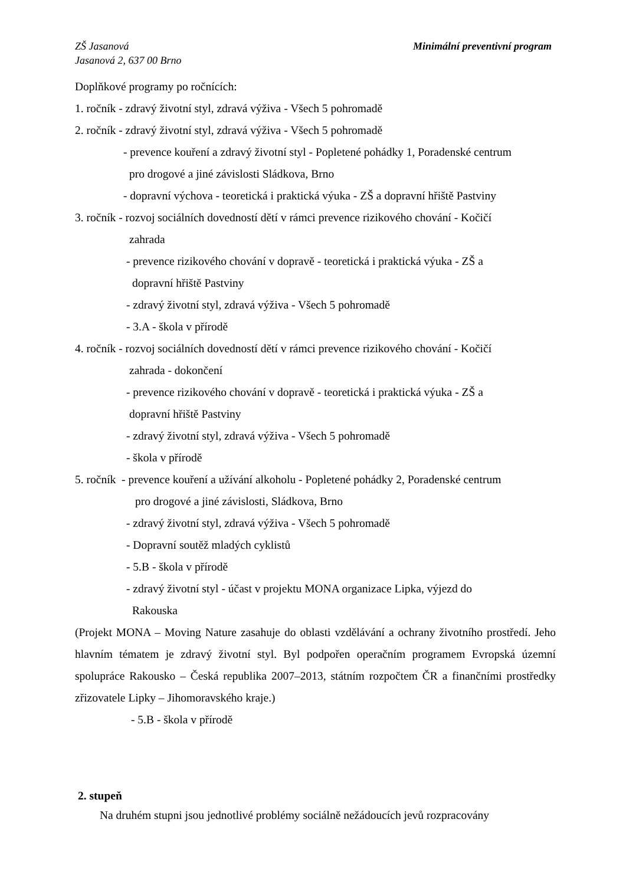Minimální preventivní program ZŠ Jasanová
Jasanová 2, 637 00 Brno
Doplňkové programy po ročnících:
1. ročník - zdravý životní styl, zdravá výživa - Všech 5 pohromadě
2. ročník - zdravý životní styl, zdravá výživa - Všech 5 pohromadě
- prevence kouření a zdravý životní styl - Popletené pohádky 1, Poradenské centrum
pro drogové a jiné závislosti Sládkova, Brno
- dopravní výchova - teoretická i praktická výuka - ZŠ a dopravní hřiště Pastviny
3. ročník - rozvoj sociálních dovedností dětí v rámci prevence rizikového chování - Kočičí
zahrada
- prevence rizikového chování v dopravě - teoretická i praktická výuka - ZŠ a
dopravní hřiště Pastviny
- zdravý životní styl, zdravá výživa - Všech 5 pohromadě
- 3.A - škola v přírodě
4. ročník - rozvoj sociálních dovedností dětí v rámci prevence rizikového chování - Kočičí
zahrada - dokončení
- prevence rizikového chování v dopravě - teoretická i praktická výuka - ZŠ a
dopravní hřiště Pastviny
- zdravý životní styl, zdravá výživa - Všech 5 pohromadě
- škola v přírodě
5. ročník - prevence kouření a užívání alkoholu - Popletené pohádky 2, Poradenské centrum
pro drogové a jiné závislosti, Sládkova, Brno
- zdravý životní styl, zdravá výživa - Všech 5 pohromadě
- Dopravní soutěž mladých cyklistů
- 5.B - škola v přírodě
- zdravý životní styl - účast v projektu MONA organizace Lipka, výjezd do
Rakouska
(Projekt MONA – Moving Nature zasahuje do oblasti vzdělávání a ochrany životního prostředí. Jeho hlavním tématem je zdravý životní styl. Byl podpořen operačním programem Evropská územní spolupráce Rakousko – Česká republika 2007–2013, státním rozpočtem ČR a finančními prostředky zřizovatele Lipky – Jihomoravského kraje.)
- 5.B - škola v přírodě
2. stupeň
Na druhém stupni jsou jednotlivé problémy sociálně nežádoucích jevů rozpracovány